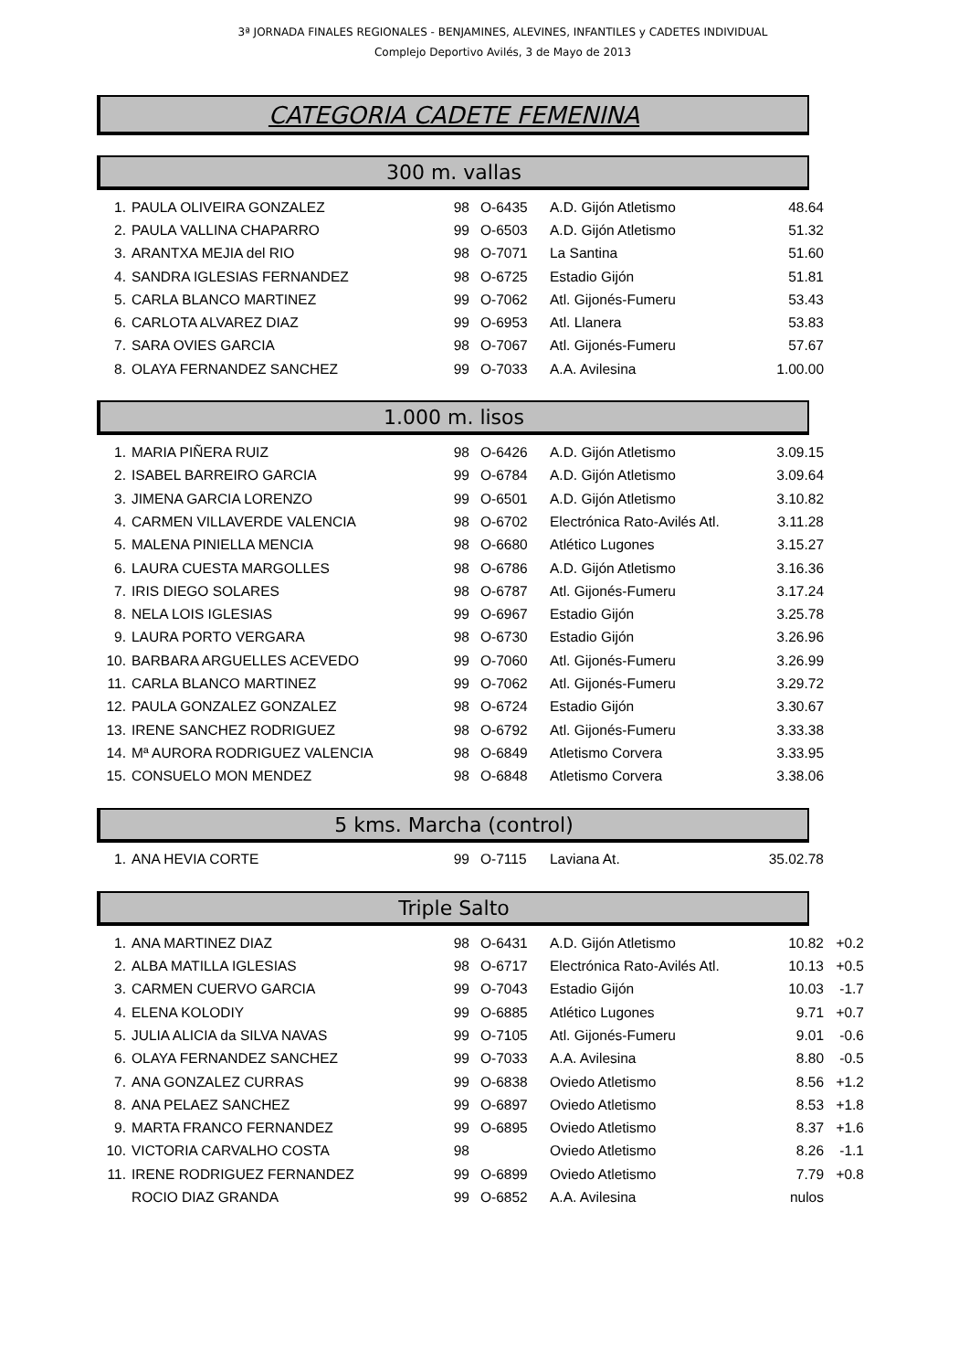3ª JORNADA FINALES REGIONALES - BENJAMINES, ALEVINES, INFANTILES y CADETES INDIVIDUAL
Complejo Deportivo Avilés, 3 de Mayo de 2013
CATEGORIA CADETE FEMENINA
300 m. vallas
| 1. | PAULA OLIVEIRA GONZALEZ | 98 | O-6435 | A.D. Gijón Atletismo | 48.64 |
| 2. | PAULA VALLINA CHAPARRO | 99 | O-6503 | A.D. Gijón Atletismo | 51.32 |
| 3. | ARANTXA MEJIA del RIO | 98 | O-7071 | La Santina | 51.60 |
| 4. | SANDRA IGLESIAS FERNANDEZ | 98 | O-6725 | Estadio Gijón | 51.81 |
| 5. | CARLA BLANCO MARTINEZ | 99 | O-7062 | Atl. Gijonés-Fumeru | 53.43 |
| 6. | CARLOTA ALVAREZ DIAZ | 99 | O-6953 | Atl. Llanera | 53.83 |
| 7. | SARA OVIES GARCIA | 98 | O-7067 | Atl. Gijonés-Fumeru | 57.67 |
| 8. | OLAYA FERNANDEZ SANCHEZ | 99 | O-7033 | A.A. Avilesina | 1.00.00 |
1.000 m. lisos
| 1. | MARIA PIÑERA RUIZ | 98 | O-6426 | A.D. Gijón Atletismo | 3.09.15 |
| 2. | ISABEL BARREIRO GARCIA | 99 | O-6784 | A.D. Gijón Atletismo | 3.09.64 |
| 3. | JIMENA GARCIA LORENZO | 99 | O-6501 | A.D. Gijón Atletismo | 3.10.82 |
| 4. | CARMEN VILLAVERDE VALENCIA | 98 | O-6702 | Electrónica Rato-Avilés Atl. | 3.11.28 |
| 5. | MALENA PINIELLA MENCIA | 98 | O-6680 | Atlético Lugones | 3.15.27 |
| 6. | LAURA CUESTA MARGOLLES | 98 | O-6786 | A.D. Gijón Atletismo | 3.16.36 |
| 7. | IRIS DIEGO SOLARES | 98 | O-6787 | Atl. Gijonés-Fumeru | 3.17.24 |
| 8. | NELA LOIS IGLESIAS | 99 | O-6967 | Estadio Gijón | 3.25.78 |
| 9. | LAURA PORTO VERGARA | 98 | O-6730 | Estadio Gijón | 3.26.96 |
| 10. | BARBARA ARGUELLES ACEVEDO | 99 | O-7060 | Atl. Gijonés-Fumeru | 3.26.99 |
| 11. | CARLA BLANCO MARTINEZ | 99 | O-7062 | Atl. Gijonés-Fumeru | 3.29.72 |
| 12. | PAULA GONZALEZ GONZALEZ | 98 | O-6724 | Estadio Gijón | 3.30.67 |
| 13. | IRENE SANCHEZ RODRIGUEZ | 98 | O-6792 | Atl. Gijonés-Fumeru | 3.33.38 |
| 14. | Mª AURORA RODRIGUEZ VALENCIA | 98 | O-6849 | Atletismo Corvera | 3.33.95 |
| 15. | CONSUELO MON MENDEZ | 98 | O-6848 | Atletismo Corvera | 3.38.06 |
5 kms. Marcha (control)
| 1. | ANA HEVIA CORTE | 99 | O-7115 | Laviana At. | 35.02.78 |
Triple Salto
| 1. | ANA MARTINEZ DIAZ | 98 | O-6431 | A.D. Gijón Atletismo | 10.82 | +0.2 |
| 2. | ALBA MATILLA IGLESIAS | 98 | O-6717 | Electrónica Rato-Avilés Atl. | 10.13 | +0.5 |
| 3. | CARMEN CUERVO GARCIA | 99 | O-7043 | Estadio Gijón | 10.03 | -1.7 |
| 4. | ELENA KOLODIY | 99 | O-6885 | Atlético Lugones | 9.71 | +0.7 |
| 5. | JULIA ALICIA da SILVA NAVAS | 99 | O-7105 | Atl. Gijonés-Fumeru | 9.01 | -0.6 |
| 6. | OLAYA FERNANDEZ SANCHEZ | 99 | O-7033 | A.A. Avilesina | 8.80 | -0.5 |
| 7. | ANA GONZALEZ CURRAS | 99 | O-6838 | Oviedo Atletismo | 8.56 | +1.2 |
| 8. | ANA PELAEZ SANCHEZ | 99 | O-6897 | Oviedo Atletismo | 8.53 | +1.8 |
| 9. | MARTA FRANCO FERNANDEZ | 99 | O-6895 | Oviedo Atletismo | 8.37 | +1.6 |
| 10. | VICTORIA CARVALHO COSTA | 98 | | Oviedo Atletismo | 8.26 | -1.1 |
| 11. | IRENE RODRIGUEZ FERNANDEZ | 99 | O-6899 | Oviedo Atletismo | 7.79 | +0.8 |
| | ROCIO DIAZ GRANDA | 99 | O-6852 | A.A. Avilesina | nulos | |